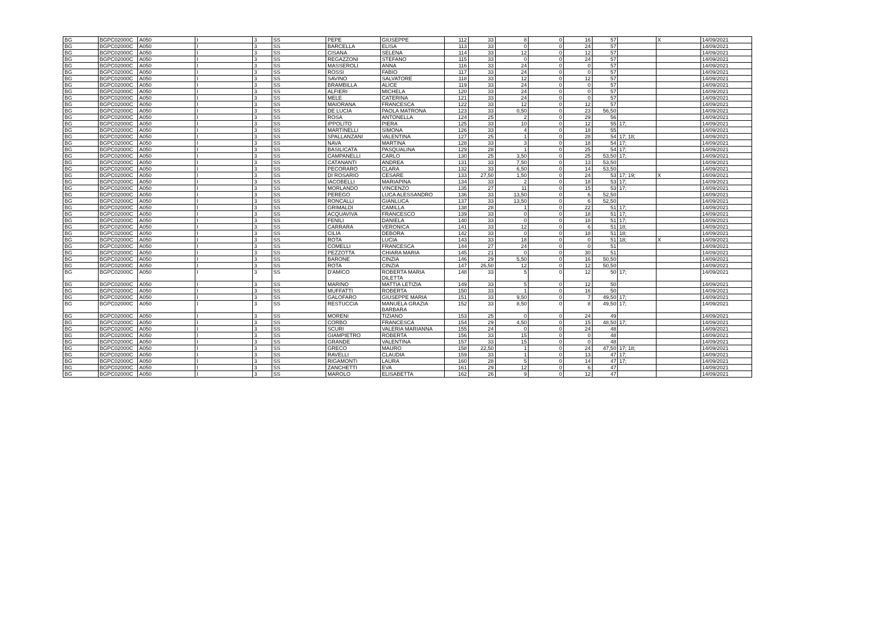| BG | BGPC02000C | A050 | I | 3 | SS | PEPE | GIUSEPPE | 112 | 33 | 8 | 0 | 16 | 57 | | X | 14/09/2021 |
| BG | BGPC02000C | A050 | I | 3 | SS | BARCELLA | ELISA | 113 | 33 | 0 | 0 | 24 | 57 | | | 14/09/2021 |
| BG | BGPC02000C | A050 | I | 3 | SS | CISANA | SELENA | 114 | 33 | 12 | 0 | 12 | 57 | | | 14/09/2021 |
| BG | BGPC02000C | A050 | I | 3 | SS | REGAZZONI | STEFANO | 115 | 33 | 0 | 0 | 24 | 57 | | | 14/09/2021 |
| BG | BGPC02000C | A050 | I | 3 | SS | MASSEROLI | ANNA | 116 | 33 | 24 | 0 | 0 | 57 | | | 14/09/2021 |
| BG | BGPC02000C | A050 | I | 3 | SS | ROSSI | FABIO | 117 | 33 | 24 | 0 | 0 | 57 | | | 14/09/2021 |
| BG | BGPC02000C | A050 | I | 3 | SS | SAVINO | SALVATORE | 118 | 33 | 12 | 0 | 12 | 57 | | | 14/09/2021 |
| BG | BGPC02000C | A050 | I | 3 | SS | BRAMBILLA | ALICE | 119 | 33 | 24 | 0 | 0 | 57 | | | 14/09/2021 |
| BG | BGPC02000C | A050 | I | 3 | SS | ALFIERI | MICHELA | 120 | 33 | 24 | 0 | 0 | 57 | | | 14/09/2021 |
| BG | BGPC02000C | A050 | I | 3 | SS | MELE | CATERINA | 121 | 33 | 24 | 0 | 0 | 57 | | | 14/09/2021 |
| BG | BGPC02000C | A050 | I | 3 | SS | MAIORANA | FRANCESCA | 122 | 33 | 12 | 0 | 12 | 57 | | | 14/09/2021 |
| BG | BGPC02000C | A050 | I | 3 | SS | DE LUCIA | PAOLA MATRONA | 123 | 33 | 0,50 | 0 | 23 | 56,50 | | | 14/09/2021 |
| BG | BGPC02000C | A050 | I | 3 | SS | ROSA | ANTONELLA | 124 | 25 | 2 | 0 | 29 | 56 | | | 14/09/2021 |
| BG | BGPC02000C | A050 | I | 3 | SS | IPPOLITO | PIERA | 125 | 33 | 10 | 0 | 12 | 55 | 17; | | 14/09/2021 |
| BG | BGPC02000C | A050 | I | 3 | SS | MARTINELLI | SIMONA | 126 | 33 | 4 | 0 | 18 | 55 | | | 14/09/2021 |
| BG | BGPC02000C | A050 | I | 3 | SS | SPALLANZANI | VALENTINA | 127 | 25 | 1 | 0 | 28 | 54 | 17; 18; | | 14/09/2021 |
| BG | BGPC02000C | A050 | I | 3 | SS | NAVA | MARTINA | 128 | 33 | 3 | 0 | 18 | 54 | 17; | | 14/09/2021 |
| BG | BGPC02000C | A050 | I | 3 | SS | BASILICATA | PASQUALINA | 129 | 28 | 1 | 0 | 25 | 54 | 17; | | 14/09/2021 |
| BG | BGPC02000C | A050 | I | 3 | SS | CAMPANELLI | CARLO | 130 | 25 | 3,50 | 0 | 25 | 53,50 | 17; | | 14/09/2021 |
| BG | BGPC02000C | A050 | I | 3 | SS | CATANANTI | ANDREA | 131 | 33 | 7,50 | 0 | 13 | 53,50 | | | 14/09/2021 |
| BG | BGPC02000C | A050 | I | 3 | SS | PECORARO | CLARA | 132 | 33 | 6,50 | 0 | 14 | 53,50 | | | 14/09/2021 |
| BG | BGPC02000C | A050 | I | 3 | SS | DI ROSARIO | CESARE | 133 | 27,50 | 1,50 | 0 | 24 | 53 | 17; 19; | X | 14/09/2021 |
| BG | BGPC02000C | A050 | I | 3 | SS | IACOBELLI | MARIAPINA | 134 | 33 | 2 | 0 | 18 | 53 | 17; | | 14/09/2021 |
| BG | BGPC02000C | A050 | I | 3 | SS | MORLANDO | VINCENZO | 135 | 27 | 11 | 0 | 15 | 53 | 17; | | 14/09/2021 |
| BG | BGPC02000C | A050 | I | 3 | SS | PEREGO | LUCA ALESSANDRO | 136 | 33 | 13,50 | 0 | 6 | 52,50 | | | 14/09/2021 |
| BG | BGPC02000C | A050 | I | 3 | SS | RONCALLI | GIANLUCA | 137 | 33 | 13,50 | 0 | 6 | 52,50 | | | 14/09/2021 |
| BG | BGPC02000C | A050 | I | 3 | SS | GRIMALDI | CAMILLA | 138 | 28 | 1 | 0 | 22 | 51 | 17; | | 14/09/2021 |
| BG | BGPC02000C | A050 | I | 3 | SS | ACQUAVIVA | FRANCESCO | 139 | 33 | 0 | 0 | 18 | 51 | 17; | | 14/09/2021 |
| BG | BGPC02000C | A050 | I | 3 | SS | FENILI | DANIELA | 140 | 33 | 0 | 0 | 18 | 51 | 17; | | 14/09/2021 |
| BG | BGPC02000C | A050 | I | 3 | SS | CARRARA | VERONICA | 141 | 33 | 12 | 0 | 6 | 51 | 18; | | 14/09/2021 |
| BG | BGPC02000C | A050 | I | 3 | SS | CILIA | DEBORA | 142 | 33 | 0 | 0 | 18 | 51 | 18; | | 14/09/2021 |
| BG | BGPC02000C | A050 | I | 3 | SS | ROTA | LUCIA | 143 | 33 | 18 | 0 | 0 | 51 | 18; | X | 14/09/2021 |
| BG | BGPC02000C | A050 | I | 3 | SS | COMELLI | FRANCESCA | 144 | 27 | 24 | 0 | 0 | 51 | | | 14/09/2021 |
| BG | BGPC02000C | A050 | I | 3 | SS | PEZZOTTA | CHIARA MARIA | 145 | 21 | 0 | 0 | 30 | 51 | | | 14/09/2021 |
| BG | BGPC02000C | A050 | I | 3 | SS | BARONE | CINZIA | 146 | 29 | 5,50 | 0 | 16 | 50,50 | | | 14/09/2021 |
| BG | BGPC02000C | A050 | I | 3 | SS | ROTA | CINZIA | 147 | 26,50 | 12 | 0 | 12 | 50,50 | | | 14/09/2021 |
| BG | BGPC02000C | A050 | I | 3 | SS | D'AMICO | ROBERTA MARIA DILETTA | 148 | 33 | 5 | 0 | 12 | 50 | 17; | | 14/09/2021 |
| BG | BGPC02000C | A050 | I | 3 | SS | MARINO | MATTIA LETIZIA | 149 | 33 | 5 | 0 | 12 | 50 | | | 14/09/2021 |
| BG | BGPC02000C | A050 | I | 3 | SS | MUFFATTI | ROBERTA | 150 | 33 | 1 | 0 | 16 | 50 | | | 14/09/2021 |
| BG | BGPC02000C | A050 | I | 3 | SS | GALOFARO | GIUSEPPE MARIA | 151 | 33 | 9,50 | 0 | 7 | 49,50 | 17; | | 14/09/2021 |
| BG | BGPC02000C | A050 | I | 3 | SS | RESTUCCIA | MANUELA GRAZIA BARBARA | 152 | 33 | 8,50 | 0 | 8 | 49,50 | 17; | | 14/09/2021 |
| BG | BGPC02000C | A050 | I | 3 | SS | MORENI | TIZIANO | 153 | 25 | 0 | 0 | 24 | 49 | | | 14/09/2021 |
| BG | BGPC02000C | A050 | I | 3 | SS | CORBO | FRANCESCA | 154 | 29 | 4,50 | 0 | 15 | 48,50 | 17; | | 14/09/2021 |
| BG | BGPC02000C | A050 | I | 3 | SS | SCURI | VALERIA MARIANNA | 155 | 24 | 0 | 0 | 24 | 48 | | | 14/09/2021 |
| BG | BGPC02000C | A050 | I | 3 | SS | GIAMPIETRO | ROBERTA | 156 | 33 | 15 | 0 | 0 | 48 | | | 14/09/2021 |
| BG | BGPC02000C | A050 | I | 3 | SS | GRANDE | VALENTINA | 157 | 33 | 15 | 0 | 0 | 48 | | | 14/09/2021 |
| BG | BGPC02000C | A050 | I | 3 | SS | GRECO | MAURO | 158 | 22,50 | 1 | 0 | 24 | 47,50 | 17; 18; | | 14/09/2021 |
| BG | BGPC02000C | A050 | I | 3 | SS | RAVELLI | CLAUDIA | 159 | 33 | 1 | 0 | 13 | 47 | 17; | | 14/09/2021 |
| BG | BGPC02000C | A050 | I | 3 | SS | RIGAMONTI | LAURA | 160 | 28 | 5 | 0 | 14 | 47 | 17; | | 14/09/2021 |
| BG | BGPC02000C | A050 | I | 3 | SS | ZANCHETTI | EVA | 161 | 29 | 12 | 0 | 6 | 47 | | | 14/09/2021 |
| BG | BGPC02000C | A050 | I | 3 | SS | MAROLO | ELISABETTA | 162 | 26 | 9 | 0 | 12 | 47 | | | 14/09/2021 |